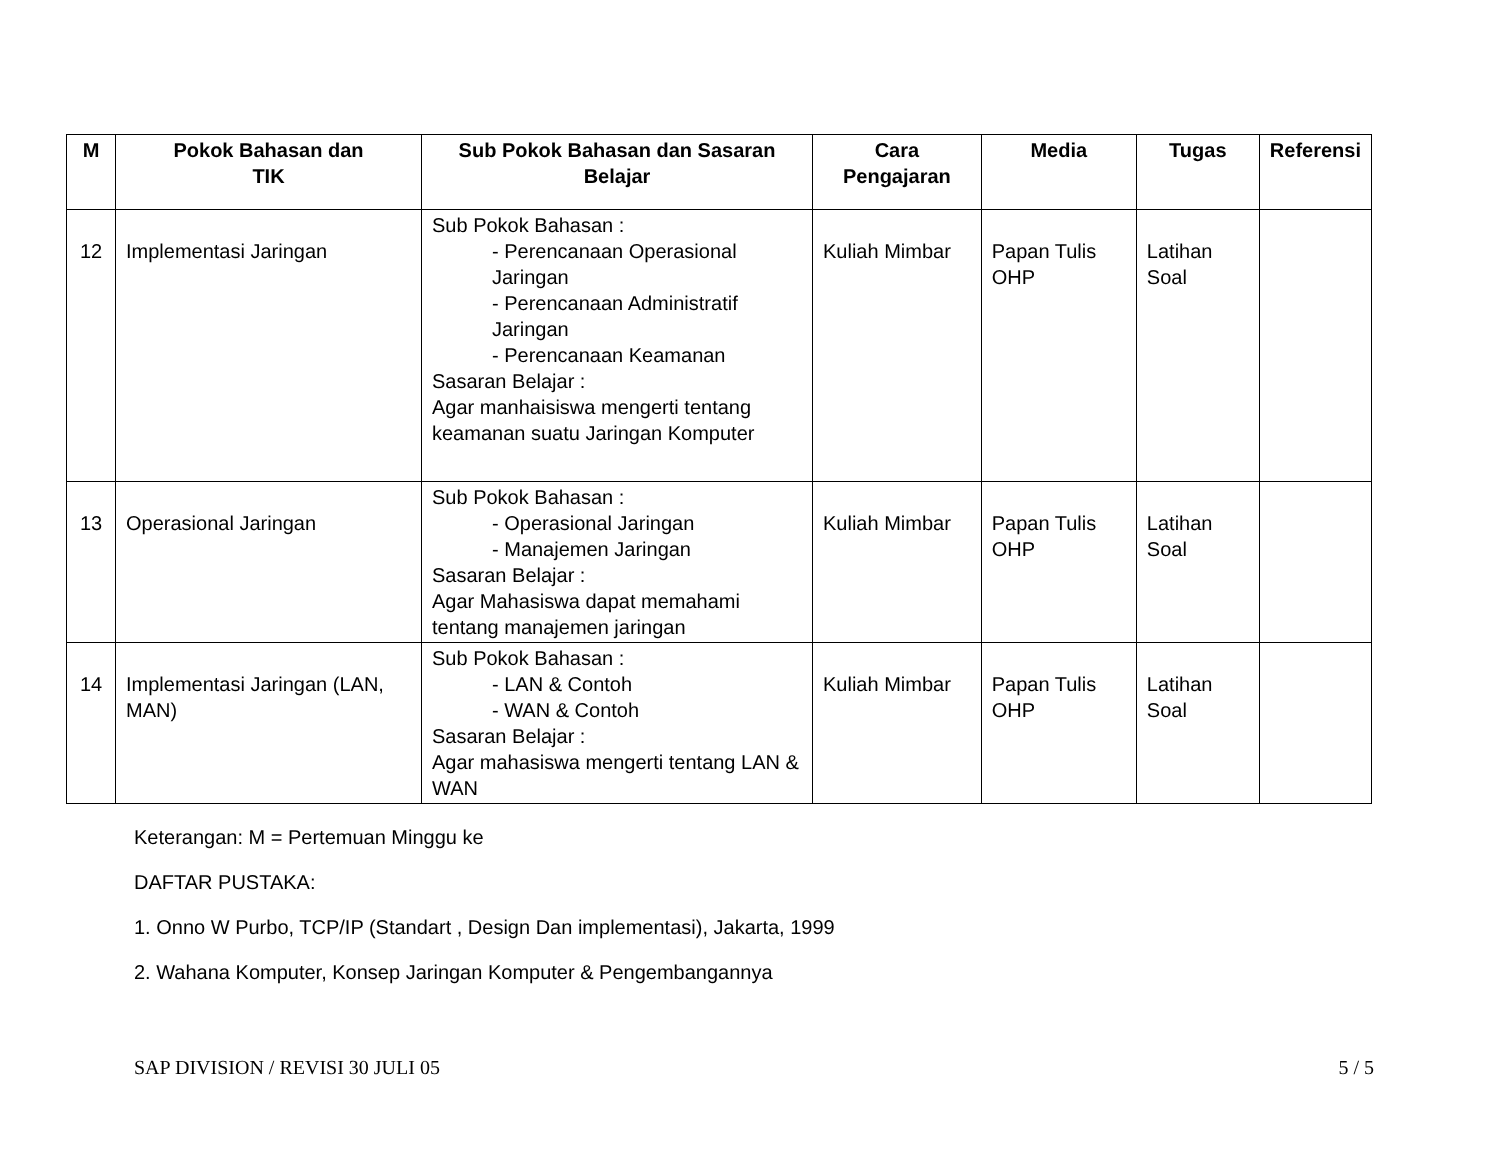| M | Pokok Bahasan dan TIK | Sub Pokok Bahasan dan Sasaran Belajar | Cara Pengajaran | Media | Tugas | Referensi |
| --- | --- | --- | --- | --- | --- | --- |
| 12 | Implementasi Jaringan | Sub Pokok Bahasan : - Perencanaan Operasional Jaringan - Perencanaan Administratif Jaringan - Perencanaan Keamanan Sasaran Belajar : Agar manhaisiswa mengerti tentang keamanan suatu Jaringan Komputer | Kuliah Mimbar | Papan Tulis OHP | Latihan Soal | |
| 13 | Operasional Jaringan | Sub Pokok Bahasan : - Operasional Jaringan - Manajemen Jaringan Sasaran Belajar : Agar Mahasiswa dapat memahami tentang manajemen jaringan | Kuliah Mimbar | Papan Tulis OHP | Latihan Soal | |
| 14 | Implementasi Jaringan (LAN, MAN) | Sub Pokok Bahasan : - LAN & Contoh - WAN & Contoh Sasaran Belajar : Agar mahasiswa mengerti tentang LAN & WAN | Kuliah Mimbar | Papan Tulis OHP | Latihan Soal | |
Keterangan: M = Pertemuan Minggu ke
DAFTAR PUSTAKA:
1. Onno W Purbo, TCP/IP (Standart , Design Dan implementasi), Jakarta, 1999
2. Wahana Komputer, Konsep Jaringan Komputer & Pengembangannya
SAP DIVISION / REVISI 30 JULI 05 5 / 5